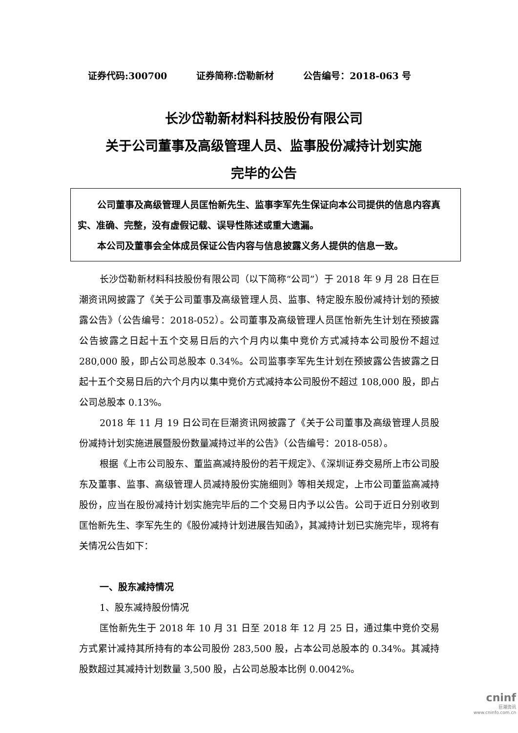证券代码:300700 证券简称:岱勒新材 公告编号：2018-063 号
长沙岱勒新材料科技股份有限公司
关于公司董事及高级管理人员、监事股份减持计划实施
完毕的公告
公司董事及高级管理人员匡怡新先生、监事李军先生保证向本公司提供的信息内容真实、准确、完整，没有虚假记载、误导性陈述或重大遗漏。
本公司及董事会全体成员保证公告内容与信息披露义务人提供的信息一致。
长沙岱勒新材料科技股份有限公司（以下简称“公司”）于 2018 年 9 月 28 日在巨潮资讯网披露了《关于公司董事及高级管理人员、监事、特定股东股份减持计划的预披露公告》（公告编号：2018-052）。公司董事及高级管理人员匡怡新先生计划在预披露公告披露之日起十五个交易日后的六个月内以集中竞价方式减持本公司股份不超过 280,000 股，即占公司总股本 0.34%。公司监事李军先生计划在预披露公告披露之日起十五个交易日后的六个月内以集中竞价方式减持本公司股份不超过 108,000 股，即占公司总股本 0.13%。
2018 年 11 月 19 日公司在巨潮资讯网披露了《关于公司董事及高级管理人员股份减持计划实施进展暨股份数量减持过半的公告》（公告编号：2018-058）。
根据《上市公司股东、董监高减持股份的若干规定》、《深圳证券交易所上市公司股东及董事、监事、高级管理人员减持股份实施细则》等相关规定，上市公司董监高减持股份，应当在股份减持计划实施完毕后的二个交易日内予以公告。公司于近日分别收到匡怡新先生、李军先生的《股份减持计划进展告知函》，其减持计划已实施完毕，现将有关情况公告如下：
一、股东减持情况
1、股东减持股份情况
匡怡新先生于 2018 年 10 月 31 日至 2018 年 12 月 25 日，通过集中竞价交易方式累计减持其所持有的本公司股份 283,500 股，占本公司总股本的 0.34%。其减持股数超过其减持计划数量 3,500 股，占公司总股本比例 0.0042%。
cninf
巨潮资讯
www.cninfo.com.cn